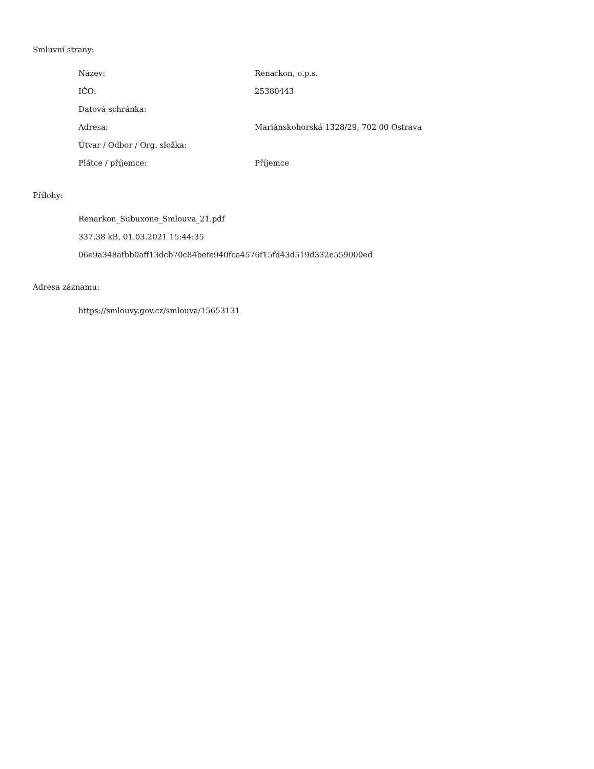Smluvní strany:
| Název: | Renarkon, o.p.s. |
| IČO: | 25380443 |
| Datová schránka: | |
| Adresa: | Mariánskohorská 1328/29, 702 00 Ostrava |
| Útvar / Odbor / Org. složka: | |
| Plátce / příjemce: | Příjemce |
Přílohy:
Renarkon_Subuxone_Smlouva_21.pdf
337.38 kB, 01.03.2021 15:44:35
06e9a348afbb0aff13dcb70c84befe940fca4576f15fd43d519d332e559000ed
Adresa záznamu:
https://smlouvy.gov.cz/smlouva/15653131